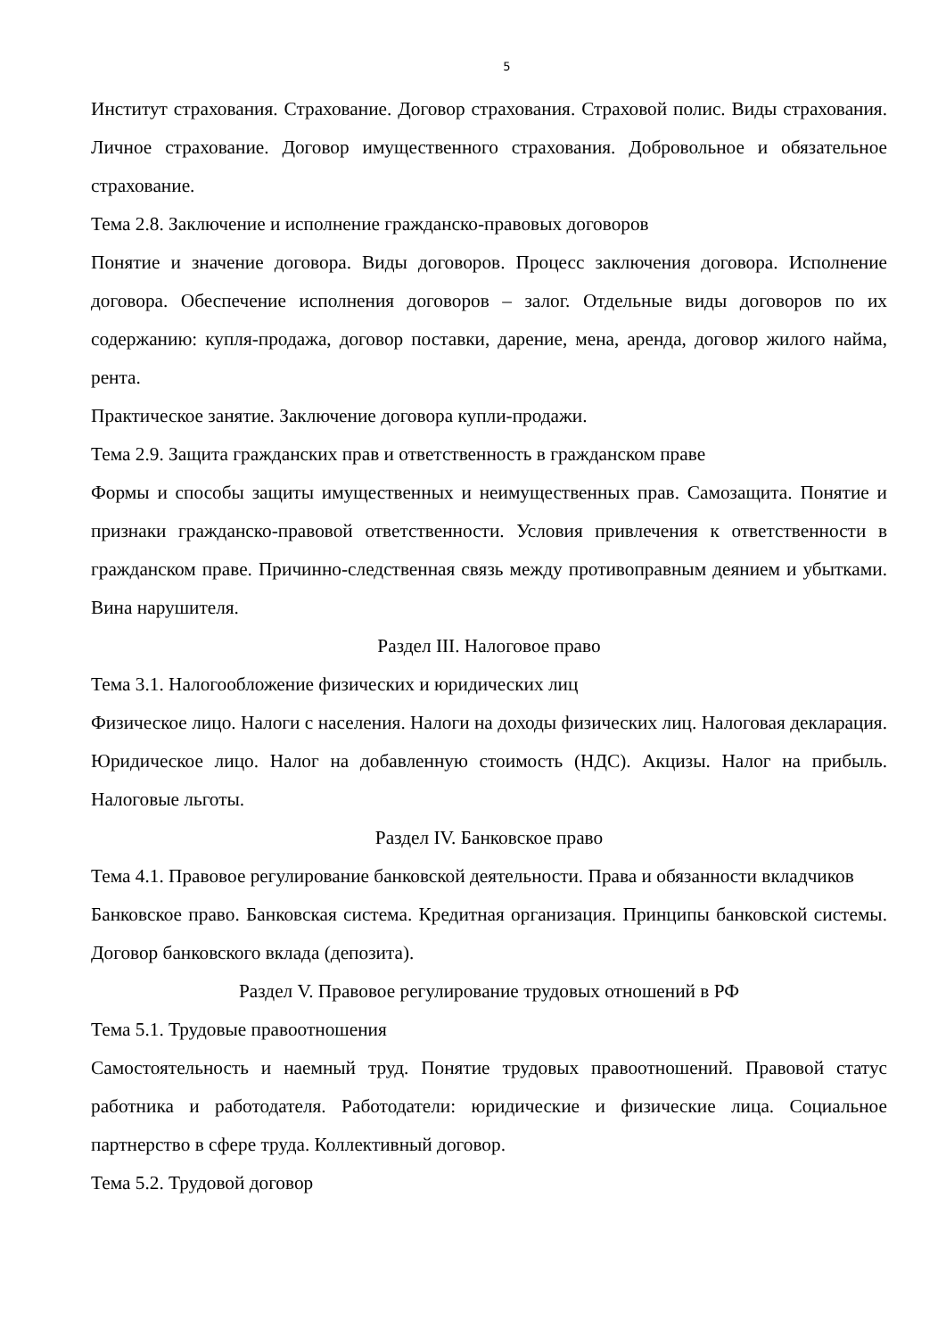5
Институт страхования. Страхование. Договор страхования. Страховой полис. Виды страхования. Личное страхование. Договор имущественного страхования. Добровольное и обязательное страхование.
Тема 2.8. Заключение и исполнение гражданско-правовых договоров
Понятие и значение договора. Виды договоров. Процесс заключения договора. Исполнение договора. Обеспечение исполнения договоров – залог. Отдельные виды договоров по их содержанию: купля-продажа, договор поставки, дарение, мена, аренда, договор жилого найма, рента.
Практическое занятие. Заключение договора купли-продажи.
Тема 2.9. Защита гражданских прав и ответственность в гражданском праве
Формы и способы защиты имущественных и неимущественных прав. Самозащита. Понятие и признаки гражданско-правовой ответственности. Условия привлечения к ответственности в гражданском праве. Причинно-следственная связь между противоправным деянием и убытками. Вина нарушителя.
Раздел III. Налоговое право
Тема 3.1. Налогообложение физических и юридических лиц
Физическое лицо. Налоги с населения. Налоги на доходы физических лиц. Налоговая декларация. Юридическое лицо. Налог на добавленную стоимость (НДС). Акцизы. Налог на прибыль. Налоговые льготы.
Раздел IV. Банковское право
Тема 4.1. Правовое регулирование банковской деятельности. Права и обязанности вкладчиков
Банковское право. Банковская система. Кредитная организация. Принципы банковской системы. Договор банковского вклада (депозита).
Раздел V. Правовое регулирование трудовых отношений в РФ
Тема 5.1. Трудовые правоотношения
Самостоятельность и наемный труд. Понятие трудовых правоотношений. Правовой статус работника и работодателя. Работодатели: юридические и физические лица. Социальное партнерство в сфере труда. Коллективный договор.
Тема 5.2. Трудовой договор